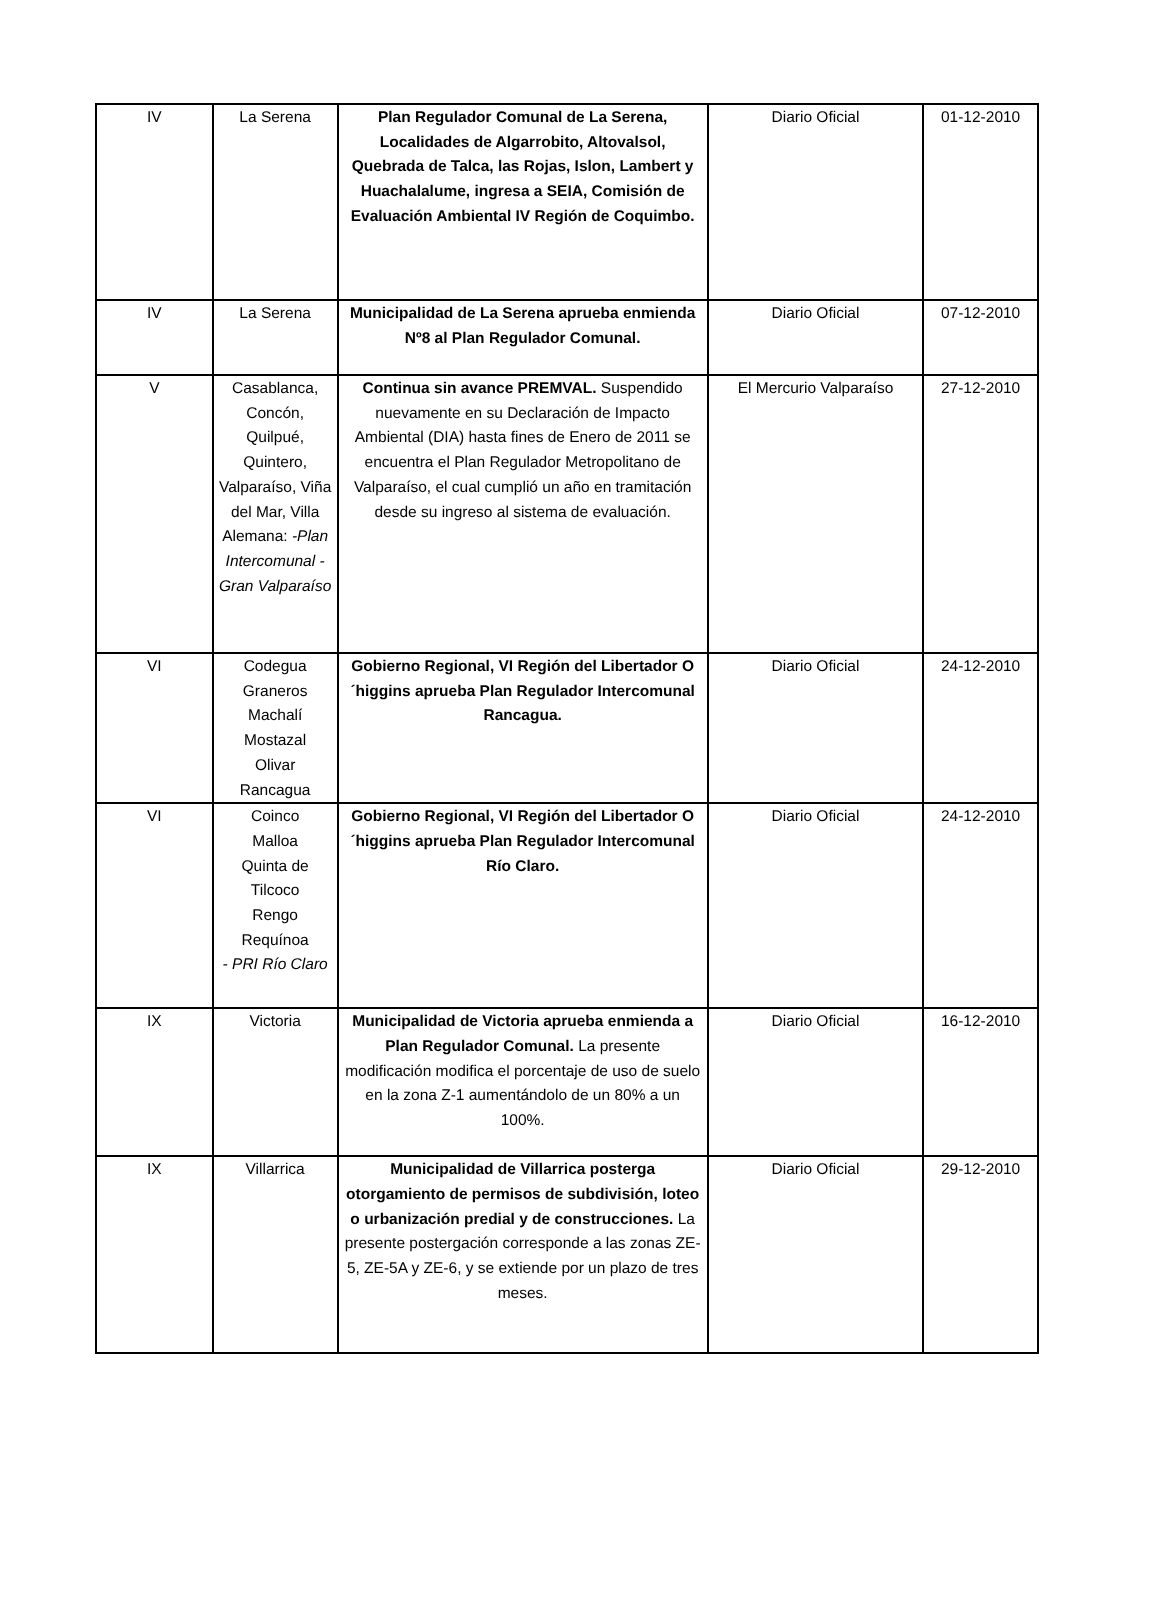| IV | La Serena | Plan Regulador Comunal de La Serena, Localidades de Algarrobito, Altovalsol, Quebrada de Talca, las Rojas, Islon, Lambert y Huachalalume, ingresa a SEIA, Comisión de Evaluación Ambiental IV Región de Coquimbo. | Diario Oficial | 01-12-2010 |
| IV | La Serena | Municipalidad de La Serena aprueba enmienda Nº8 al Plan Regulador Comunal. | Diario Oficial | 07-12-2010 |
| V | Casablanca, Concón, Quilpué, Quintero, Valparaíso, Viña del Mar, Villa Alemana: -Plan Intercomunal -Gran Valparaíso | Continua sin avance PREMVAL. Suspendido nuevamente en su Declaración de Impacto Ambiental (DIA) hasta fines de Enero de 2011 se encuentra el Plan Regulador Metropolitano de Valparaíso, el cual cumplió un año en tramitación desde su ingreso al sistema de evaluación. | El Mercurio Valparaíso | 27-12-2010 |
| VI | Codegua Graneros Machalí Mostazal Olivar Rancagua | Gobierno Regional, VI Región del Libertador O´higgins aprueba Plan Regulador Intercomunal Rancagua. | Diario Oficial | 24-12-2010 |
| VI | Coinco Malloa Quinta de Tilcoco Rengo Requínoa - PRI Río Claro | Gobierno Regional, VI Región del Libertador O´higgins aprueba Plan Regulador Intercomunal Río Claro. | Diario Oficial | 24-12-2010 |
| IX | Victoria | Municipalidad de Victoria aprueba enmienda a Plan Regulador Comunal. La presente modificación modifica el porcentaje de uso de suelo en la zona Z-1 aumentándolo de un 80% a un 100%. | Diario Oficial | 16-12-2010 |
| IX | Villarrica | Municipalidad de Villarrica posterga otorgamiento de permisos de subdivisión, loteo o urbanización predial y de construcciones. La presente postergación corresponde a las zonas ZE-5, ZE-5A y ZE-6, y se extiende por un plazo de tres meses. | Diario Oficial | 29-12-2010 |